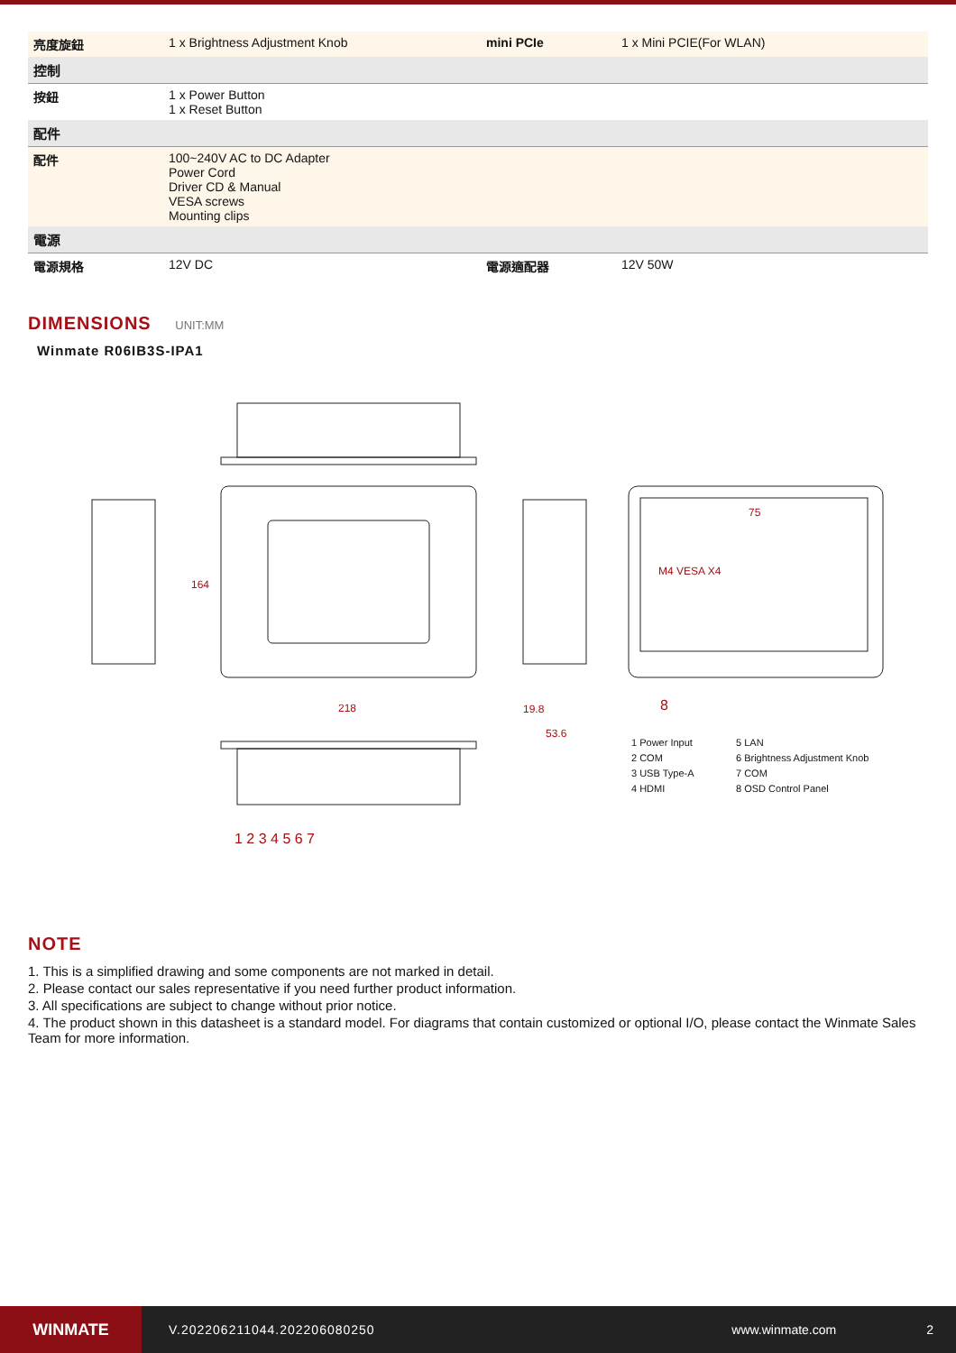| 亮度旋鈕 | 1 x Brightness Adjustment Knob | mini PCIe | 1 x Mini PCIE(For WLAN) |
| 控制 | | | |
| 按鈕 | 1 x Power Button 1 x Reset Button | | |
| 配件 | | | |
| 配件 | 100~240V AC to DC Adapter Power Cord Driver CD & Manual VESA screws Mounting clips | | |
| 電源 | | | |
| 電源規格 | 12V DC | 電源適配器 | 12V 50W |
DIMENSIONS UNIT:MM
Winmate R06IB3S-IPA1
218
164
53.6
19.8
75
M4 VESA X4
8
1 2 3 4 5 6 7
1 Power Input 5 LAN 2 COM 6 Brightness Adjustment Knob 3 USB Type-A 7 COM 4 HDMI 8 OSD Control Panel
NOTE
1. This is a simplified drawing and some components are not marked in detail.
2. Please contact our sales representative if you need further product information.
3. All specifications are subject to change without prior notice.
4. The product shown in this datasheet is a standard model. For diagrams that contain customized or optional I/O, please contact the Winmate Sales Team for more information.
WINMATE
V.202206211044.202206080250 www.winmate.com 2